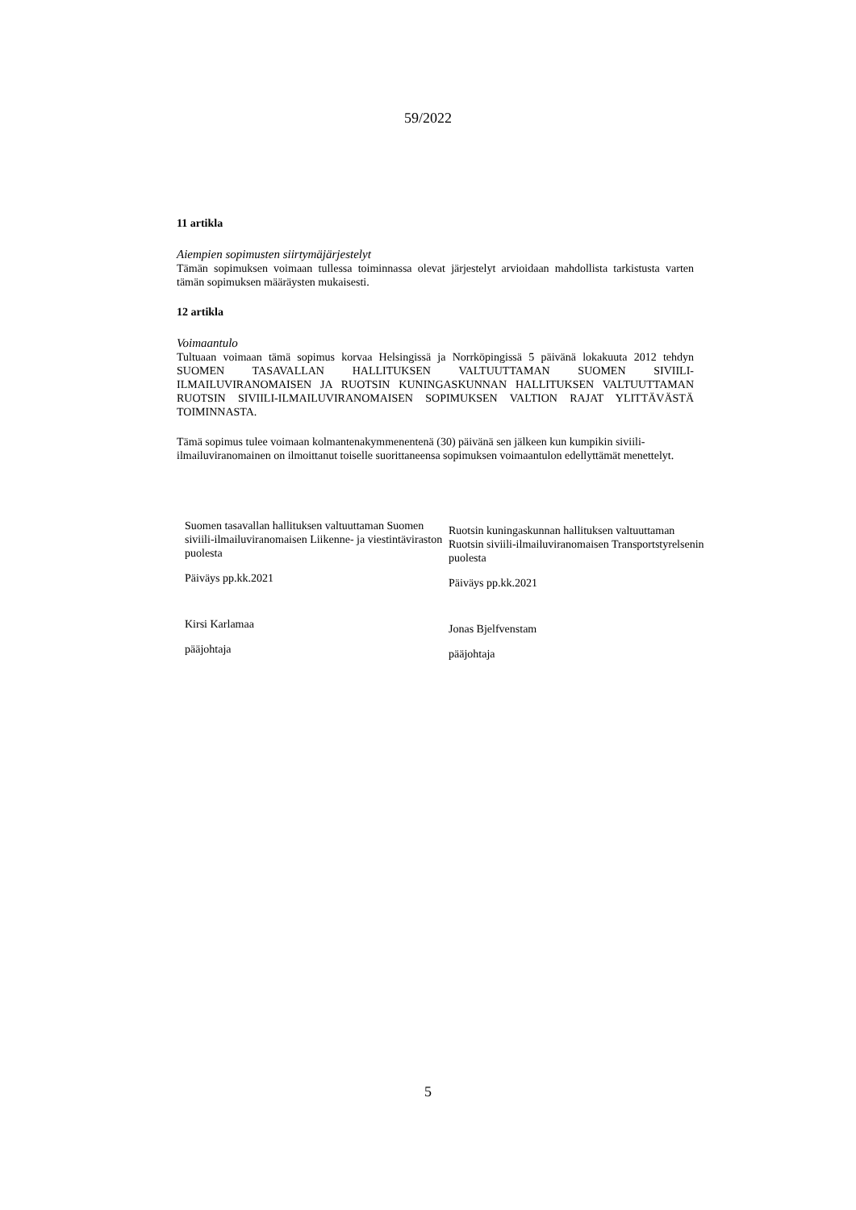59/2022
11 artikla
Aiempien sopimusten siirtymäjärjestelyt
Tämän sopimuksen voimaan tullessa toiminnassa olevat järjestelyt arvioidaan mahdollista tarkistusta varten tämän sopimuksen määräysten mukaisesti.
12 artikla
Voimaantulo
Tultuaan voimaan tämä sopimus korvaa Helsingissä ja Norrköpingissä 5 päivänä lokakuuta 2012 tehdyn SUOMEN TASAVALLAN HALLITUKSEN VALTUUTTAMAN SUOMEN SIVIILI-ILMAILUVIRANOMAISEN JA RUOTSIN KUNINGASKUNNAN HALLITUKSEN VALTUUTTAMAN RUOTSIN SIVIILI-ILMAILUVIRANOMAISEN SOPIMUKSEN VALTION RAJAT YLITTÄVÄSTÄ TOIMINNASTA.
Tämä sopimus tulee voimaan kolmantenakymmenentenä (30) päivänä sen jälkeen kun kumpikin siviili-ilmailuviranomainen on ilmoittanut toiselle suorittaneensa sopimuksen voimaantulon edellyttämät menettelyt.
Suomen tasavallan hallituksen valtuuttaman Suomen siviili-ilmailuviranomaisen Liikenne- ja viestintäviraston puolesta
Päiväys pp.kk.2021
Kirsi Karlamaa
pääjohtaja
Ruotsin kuningaskunnan hallituksen valtuuttaman Ruotsin siviili-ilmailuviranomaisen Transportstyrelsenin puolesta
Päiväys pp.kk.2021
Jonas Bjelfvenstam
pääjohtaja
5